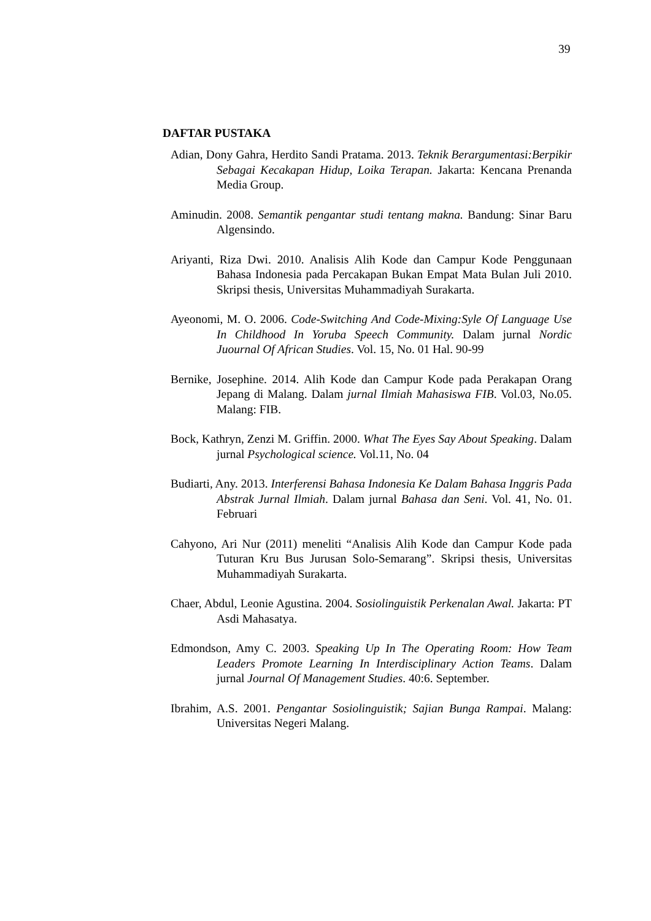39
DAFTAR PUSTAKA
Adian, Dony Gahra, Herdito Sandi Pratama. 2013. Teknik Berargumentasi:Berpikir Sebagai Kecakapan Hidup, Loika Terapan. Jakarta: Kencana Prenanda Media Group.
Aminudin. 2008. Semantik pengantar studi tentang makna. Bandung: Sinar Baru Algensindo.
Ariyanti, Riza Dwi. 2010. Analisis Alih Kode dan Campur Kode Penggunaan Bahasa Indonesia pada Percakapan Bukan Empat Mata Bulan Juli 2010. Skripsi thesis, Universitas Muhammadiyah Surakarta.
Ayeonomi, M. O. 2006. Code-Switching And Code-Mixing:Syle Of Language Use In Childhood In Yoruba Speech Community. Dalam jurnal Nordic Juournal Of African Studies. Vol. 15, No. 01 Hal. 90-99
Bernike, Josephine. 2014. Alih Kode dan Campur Kode pada Perakapan Orang Jepang di Malang. Dalam jurnal Ilmiah Mahasiswa FIB. Vol.03, No.05. Malang: FIB.
Bock, Kathryn, Zenzi M. Griffin. 2000. What The Eyes Say About Speaking. Dalam jurnal Psychological science. Vol.11, No. 04
Budiarti, Any. 2013. Interferensi Bahasa Indonesia Ke Dalam Bahasa Inggris Pada Abstrak Jurnal Ilmiah. Dalam jurnal Bahasa dan Seni. Vol. 41, No. 01. Februari
Cahyono, Ari Nur (2011) meneliti “Analisis Alih Kode dan Campur Kode pada Tuturan Kru Bus Jurusan Solo-Semarang”. Skripsi thesis, Universitas Muhammadiyah Surakarta.
Chaer, Abdul, Leonie Agustina. 2004. Sosiolinguistik Perkenalan Awal. Jakarta: PT Asdi Mahasatya.
Edmondson, Amy C. 2003. Speaking Up In The Operating Room: How Team Leaders Promote Learning In Interdisciplinary Action Teams. Dalam jurnal Journal Of Management Studies. 40:6. September.
Ibrahim, A.S. 2001. Pengantar Sosiolinguistik; Sajian Bunga Rampai. Malang: Universitas Negeri Malang.